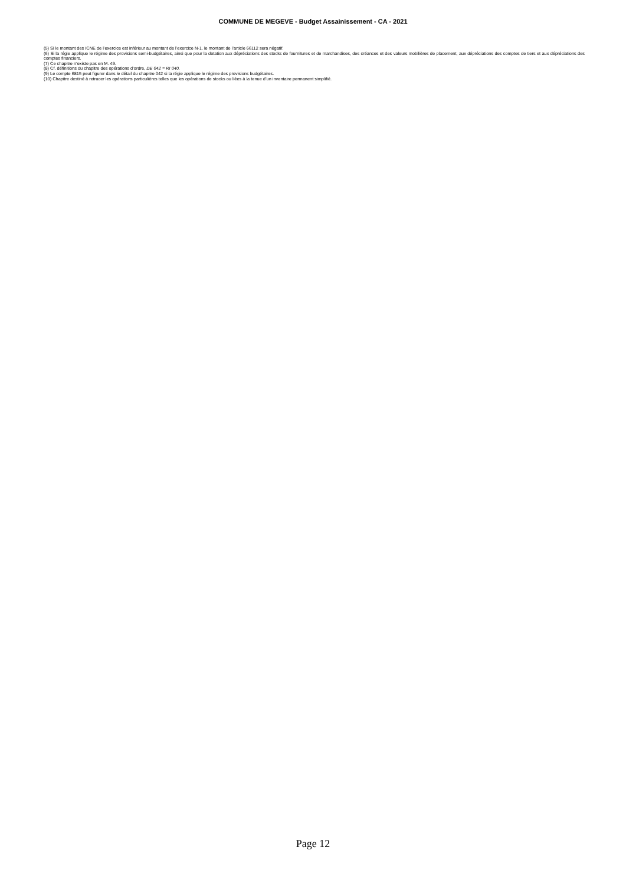COMMUNE DE MEGEVE - Budget Assainissement - CA - 2021
(5) Si le montant des ICNE de l’exercice est inférieur au montant de l’exercice N-1, le montant de l’article 66112 sera négatif.
(6) Si la régie applique le régime des provisions semi-budgétaires, ainsi que pour la dotation aux dépréciations des stocks de fournitures et de marchandises, des créances et des valeurs mobilières de placement, aux dépréciations des comptes de tiers et aux dépréciations des comptes financiers.
(7) Ce chapitre n’existe pas en M. 49.
(8) Cf. définitions du chapitre des opérations d’ordre, DE 042 = RI 040.
(9) Le compte 6815 peut figurer dans le détail du chapitre 042 si la régie applique le régime des provisions budgétaires.
(10) Chapitre destiné à retracer les opérations particulières telles que les opérations de stocks ou liées à la tenue d’un inventaire permanent simplifié.
Page 12